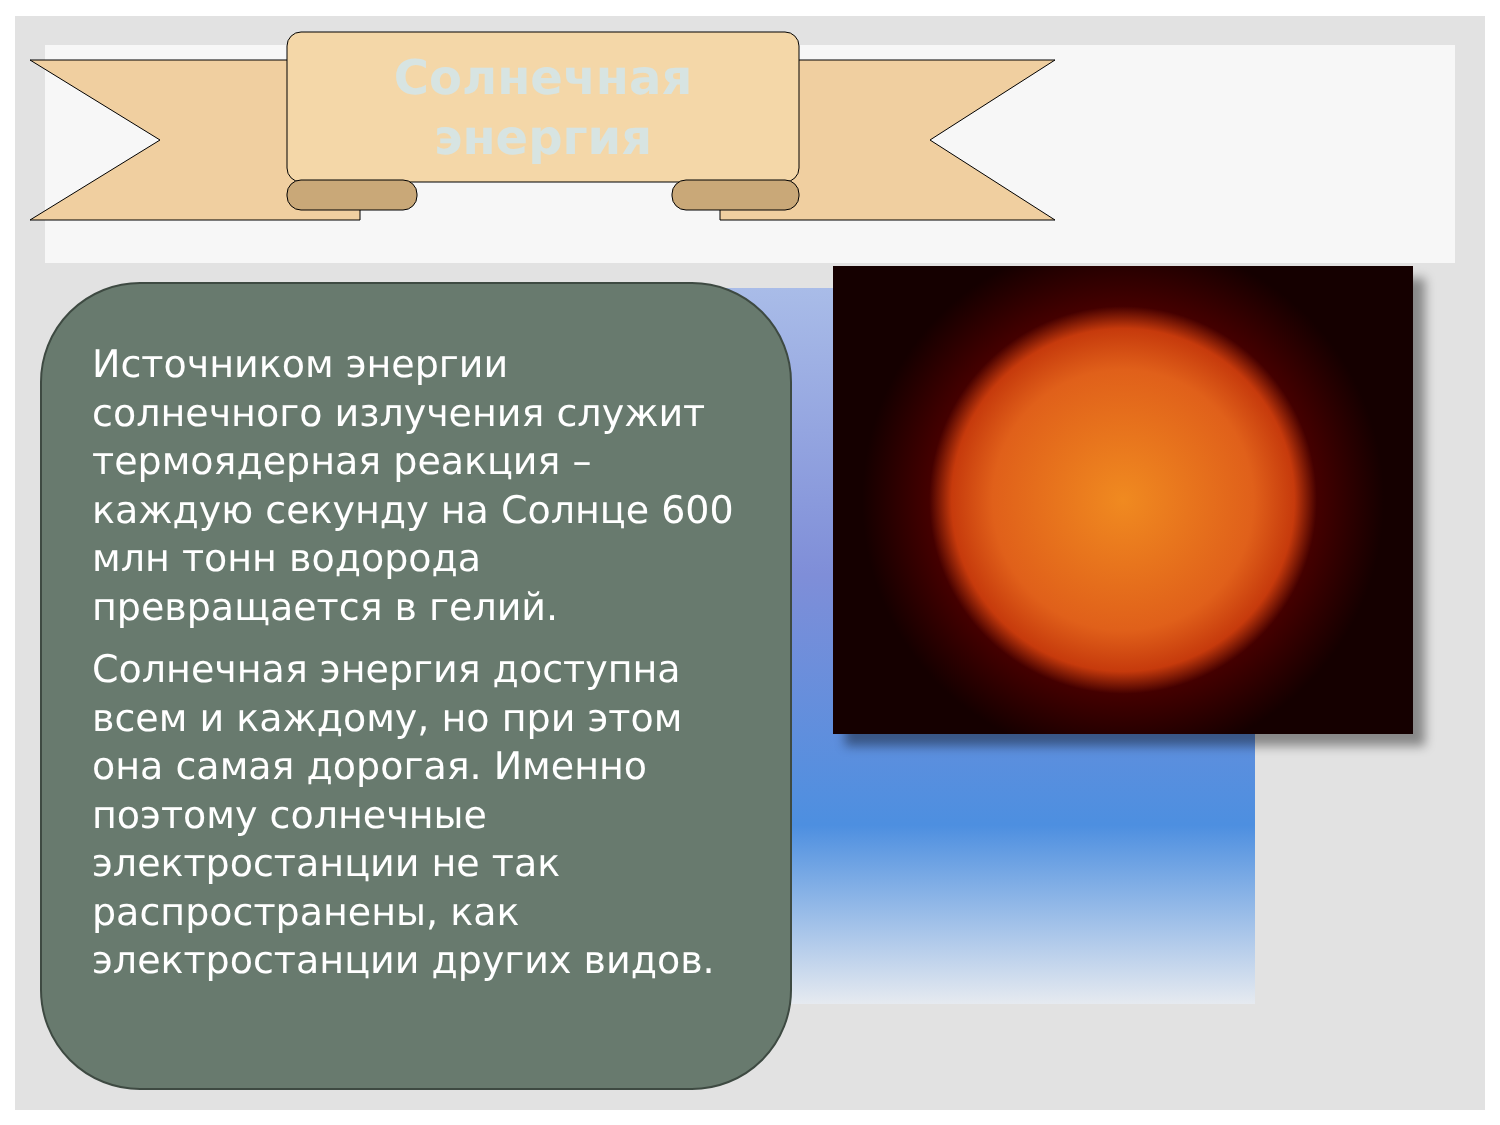Солнечная
энергия
Источником энергии солнечного излучения служит термоядерная реакция – каждую секунду на Солнце 600 млн тонн водорода превращается в гелий.
Солнечная энергия доступна всем и каждому, но при этом она самая дорогая. Именно поэтому солнечные электростанции не так распространены, как электростанции других видов.